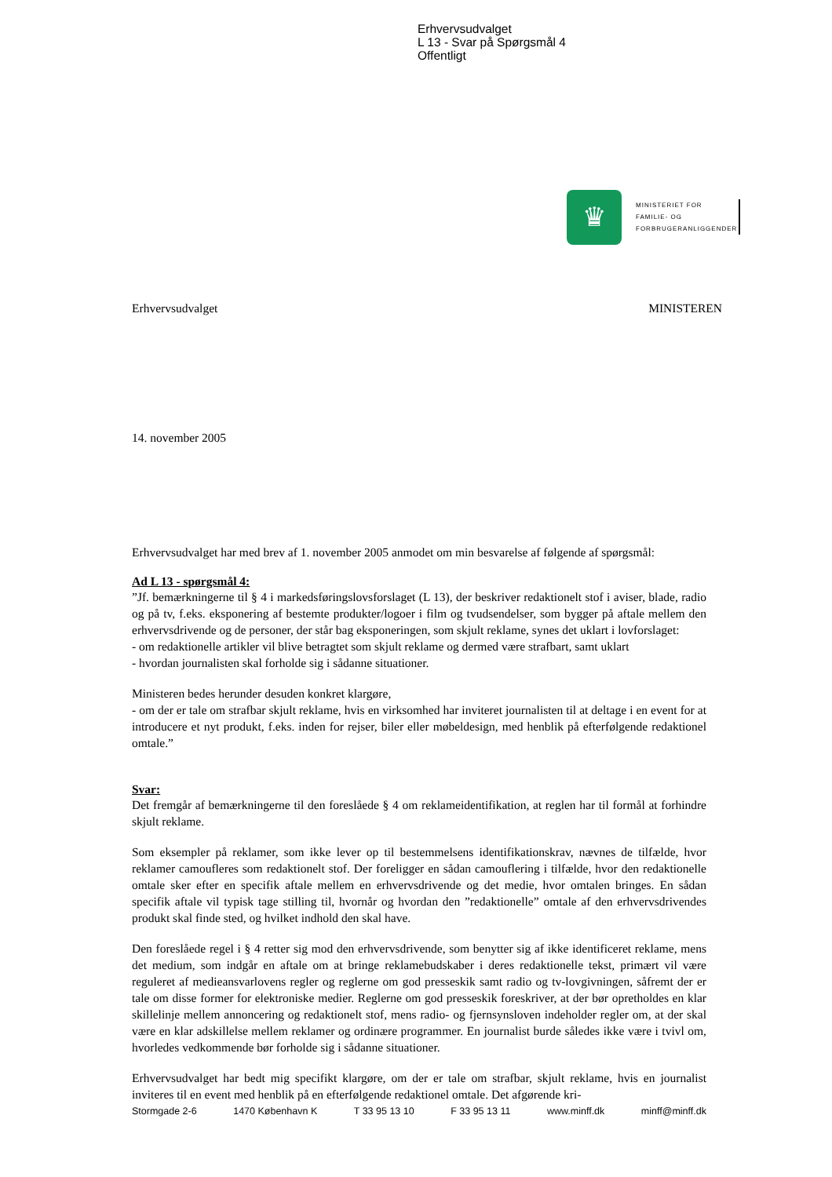Erhvervsudvalget
L 13 - Svar på Spørgsmål 4
Offentligt
♛
MINISTERIET FOR
FAMILIE- OG
FORBRUGERANLIGGENDER
Erhvervsudvalget MINISTEREN
14. november 2005
Erhvervsudvalget har med brev af 1. november 2005 anmodet om min besvarelse af følgende af spørgsmål:
Ad L 13 - spørgsmål 4:
”Jf. bemærkningerne til § 4 i markedsføringslovsforslaget (L 13), der beskriver redaktionelt stof i aviser, blade, radio og på tv, f.eks. eksponering af bestemte produkter/logoer i film og tvudsendelser, som bygger på aftale mellem den erhvervsdrivende og de personer, der står bag eksponeringen, som skjult reklame, synes det uklart i lovforslaget:
- om redaktionelle artikler vil blive betragtet som skjult reklame og dermed være strafbart, samt uklart
- hvordan journalisten skal forholde sig i sådanne situationer.
Ministeren bedes herunder desuden konkret klargøre,
- om der er tale om strafbar skjult reklame, hvis en virksomhed har inviteret journalisten til at deltage i en event for at introducere et nyt produkt, f.eks. inden for rejser, biler eller møbeldesign, med henblik på efterfølgende redaktionel omtale.”
Svar:
Det fremgår af bemærkningerne til den foreslåede § 4 om reklameidentifikation, at reglen har til formål at forhindre skjult reklame.
Som eksempler på reklamer, som ikke lever op til bestemmelsens identifikationskrav, nævnes de tilfælde, hvor reklamer camoufleres som redaktionelt stof. Der foreligger en sådan camouflering i tilfælde, hvor den redaktionelle omtale sker efter en specifik aftale mellem en erhvervsdrivende og det medie, hvor omtalen bringes. En sådan specifik aftale vil typisk tage stilling til, hvornår og hvordan den ”redaktionelle” omtale af den erhvervsdrivendes produkt skal finde sted, og hvilket indhold den skal have.
Den foreslåede regel i § 4 retter sig mod den erhvervsdrivende, som benytter sig af ikke identificeret reklame, mens det medium, som indgår en aftale om at bringe reklamebudskaber i deres redaktionelle tekst, primært vil være reguleret af medieansvarlovens regler og reglerne om god presseskik samt radio og tv-lovgivningen, såfremt der er tale om disse former for elektroniske medier. Reglerne om god presseskik foreskriver, at der bør opretholdes en klar skillelinje mellem annoncering og redaktionelt stof, mens radio- og fjernsynsloven indeholder regler om, at der skal være en klar adskillelse mellem reklamer og ordinære programmer. En journalist burde således ikke være i tvivl om, hvorledes vedkommende bør forholde sig i sådanne situationer.
Erhvervsudvalget har bedt mig specifikt klargøre, om der er tale om strafbar, skjult reklame, hvis en journalist inviteres til en event med henblik på en efterfølgende redaktionel omtale. Det afgørende kri-
Stormgade 2-6 1470 København K T 33 95 13 10 F 33 95 13 11 www.minff.dk minff@minff.dk